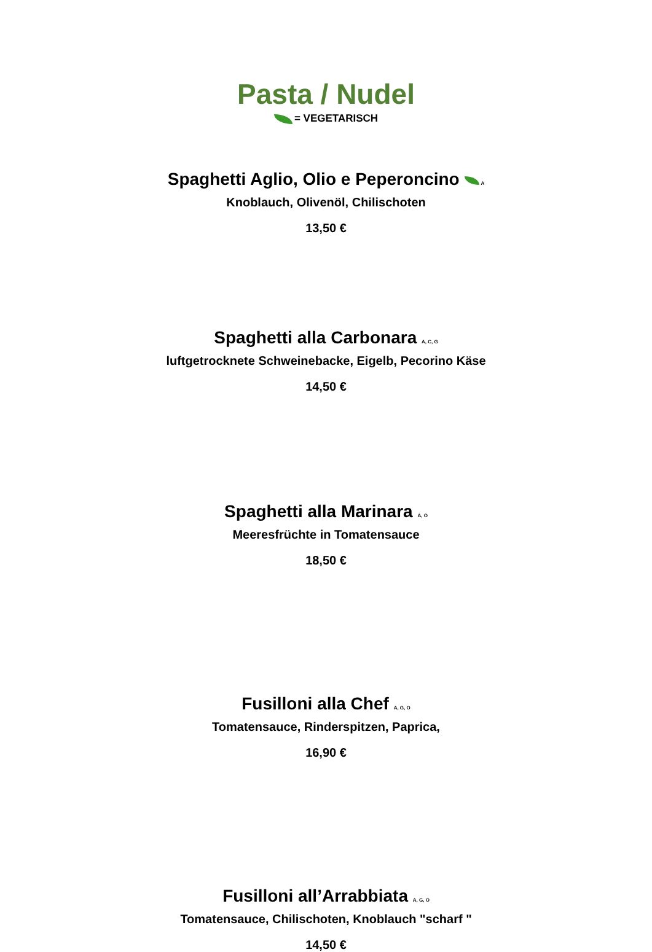Pasta / Nudel
= VEGETARISCH
Spaghetti Aglio, Olio e Peperoncino <sub>A</sub>
Knoblauch, Olivenöl, Chilischoten
13,50 €
Spaghetti alla Carbonara <sub>A, C, G</sub>
luftgetrocknete Schweinebacke, Eigelb, Pecorino Käse
14,50 €
Spaghetti alla Marinara <sub>A, O</sub>
Meeresfrüchte in Tomatensauce
18,50 €
Fusilloni alla Chef <sub>A, G, O</sub>
Tomatensauce, Rinderspitzen, Paprica,
16,90 €
Fusilloni all’Arrabbiata <sub>A, G, O</sub>
Tomatensauce, Chilischoten, Knoblauch "scharf "
14,50 €